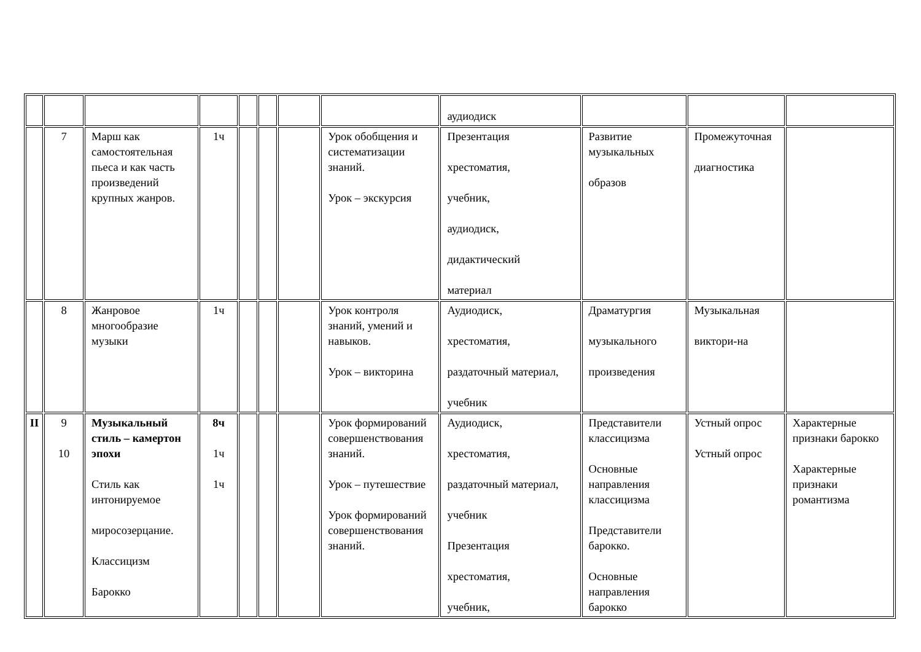| | | | | | | | | аудиодиск | | | |
| | 7 | Марш как самостоятельная пьеса и как часть произведений крупных жанров. | 1ч | | | | Урок обобщения и систематизации знаний. Урок – экскурсия | Презентация хрестоматия, учебник, аудиодиск, дидактический материал | Развитие музыкальных образов | Промежуточная диагностика | |
| | 8 | Жанровое многообразие музыки | 1ч | | | | Урок контроля знаний, умений и навыков. Урок – викторина | Аудиодиск, хрестоматия, раздаточный материал, учебник | Драматургия музыкального произведения | Музыкальная виктори-на | |
| II | 9 10 | Музыкальный стиль – камертон эпохи Стиль как интонируемое миросозерцание. Классицизм Барокко | 8ч 1ч 1ч | | | | Урок формирований совершенствования знаний. Урок – путешествие Урок формирований совершенствования знаний. | Аудиодиск, хрестоматия, раздаточный материал, учебник Презентация хрестоматия, учебник, | Представители классицизма Основные направления классицизма Представители барокко. Основные направления барокко | Устный опрос Устный опрос | Характерные признаки барокко Характерные признаки романтизма |